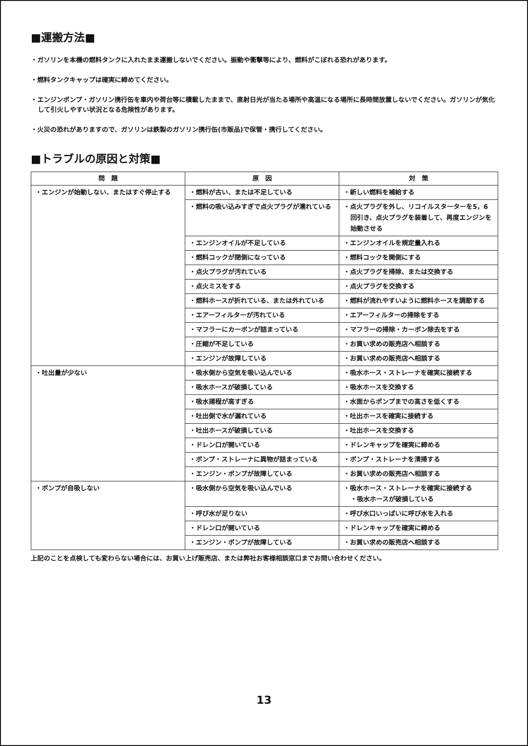■運搬方法■
・ガソリンを本機の燃料タンクに入れたまま運搬しないでください。振動や衝撃等により、燃料がこぼれる恐れがあります。
・燃料タンクキャップは確実に締めてください。
・エンジンポンプ・ガソリン携行缶を車内や荷台等に積載したままで、直射日光が当たる場所や高温になる場所に長時間放置しないでください。ガソリンが気化して引火しやすい状況となる危険性があります。
・火災の恐れがありますので、ガソリンは鉄製のガソリン携行缶(市販品)で保管・携行してください。
■トラブルの原因と対策■
| 問 題 | 原 因 | 対 策 |
| --- | --- | --- |
| ・エンジンが始動しない、またはすぐ停止する | ・燃料が古い、または不足している | ・新しい燃料を補給する |
| | ・燃料の吸い込みすぎで点火プラグが濡れている | ・点火プラグを外し、リコイルスターターを5，6回引き、点火プラグを装着して、再度エンジンを始動させる |
| | ・エンジンオイルが不足している | ・エンジンオイルを規定量入れる |
| | ・燃料コックが閉側になっている | ・燃料コックを開側にする |
| | ・点火プラグが汚れている | ・点火プラグを掃除、または交換する |
| | ・点火ミスをする | ・点火プラグを交換する |
| | ・燃料ホースが折れている、または外れている | ・燃料が流れやすいように燃料ホースを調節する |
| | ・エアーフィルターが汚れている | ・エアーフィルターの掃除をする |
| | ・マフラーにカーボンが詰まっている | ・マフラーの掃除・カーボン除去をする |
| | ・圧縮が不足している | ・お買い求めの販売店へ相談する |
| | ・エンジンが故障している | ・お買い求めの販売店へ相談する |
| ・吐出量が少ない | ・吸水側から空気を吸い込んでいる | ・吸水ホース・ストレーナを確実に接続する |
| | ・吸水ホースが破損している | ・吸水ホースを交換する |
| | ・吸水揚程が高すぎる | ・水面からポンプまでの高さを低くする |
| | ・吐出側で水が漏れている | ・吐出ホースを確実に接続する |
| | ・吐出ホースが破損している | ・吐出ホースを交換する |
| | ・ドレン口が開いている | ・ドレンキャップを確実に締める |
| | ・ポンプ・ストレーナに異物が詰まっている | ・ポンプ・ストレーナを清掃する |
| | ・エンジン・ポンプが故障している | ・お買い求めの販売店へ相談する |
| ・ポンプが自吸しない | ・吸水側から空気を吸い込んでいる | ・吸水ホース・ストレーナを確実に接続する ・吸水ホースが破損している |
| | ・呼び水が足りない | ・呼び水口いっぱいに呼び水を入れる |
| | ・ドレン口が開いている | ・ドレンキャップを確実に締める |
| | ・エンジン・ポンプが故障している | ・お買い求めの販売店へ相談する |
上記のことを点検しても変わらない場合には、お買い上げ販売店、または弊社お客様相談窓口までお問い合わせください。
13